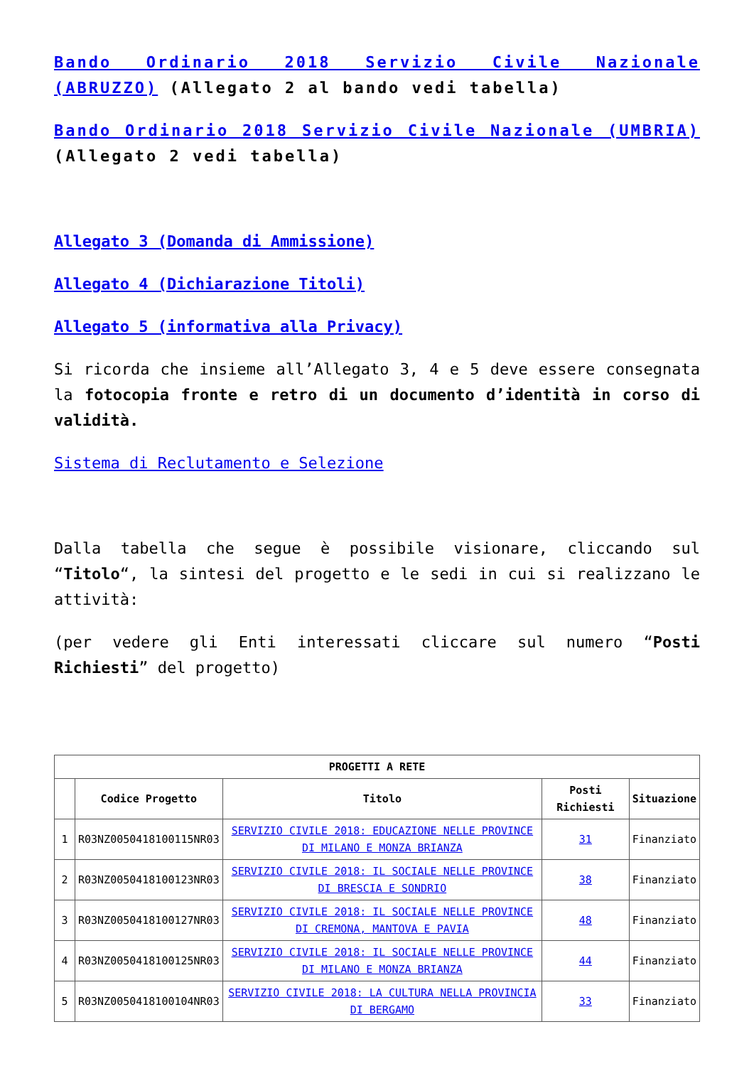Bando Ordinario 2018 Servizio Civile Nazionale (ABRUZZO) (Allegato 2 al bando vedi tabella)
Bando Ordinario 2018 Servizio Civile Nazionale (UMBRIA) (Allegato 2 vedi tabella)
Allegato 3 (Domanda di Ammissione)
Allegato 4 (Dichiarazione Titoli)
Allegato 5 (informativa alla Privacy)
Si ricorda che insieme all’Allegato 3, 4 e 5 deve essere consegnata la fotocopia fronte e retro di un documento d’identità in corso di validità.
Sistema di Reclutamento e Selezione
Dalla tabella che segue è possibile visionare, cliccando sul “Titolo“, la sintesi del progetto e le sedi in cui si realizzano le attività:
(per vedere gli Enti interessati cliccare sul numero “Posti Richiesti” del progetto)
| PROGETTI A RETE | | | | |
| --- | --- | --- | --- | --- |
| | Codice Progetto | Titolo | Posti Richiesti | Situazione |
| 1 | R03NZ0050418100115NR03 | SERVIZIO CIVILE 2018: EDUCAZIONE NELLE PROVINCE DI MILANO E MONZA BRIANZA | 31 | Finanziato |
| 2 | R03NZ0050418100123NR03 | SERVIZIO CIVILE 2018: IL SOCIALE NELLE PROVINCE DI BRESCIA E SONDRIO | 38 | Finanziato |
| 3 | R03NZ0050418100127NR03 | SERVIZIO CIVILE 2018: IL SOCIALE NELLE PROVINCE DI CREMONA, MANTOVA E PAVIA | 48 | Finanziato |
| 4 | R03NZ0050418100125NR03 | SERVIZIO CIVILE 2018: IL SOCIALE NELLE PROVINCE DI MILANO E MONZA BRIANZA | 44 | Finanziato |
| 5 | R03NZ0050418100104NR03 | SERVIZIO CIVILE 2018: LA CULTURA NELLA PROVINCIA DI BERGAMO | 33 | Finanziato |